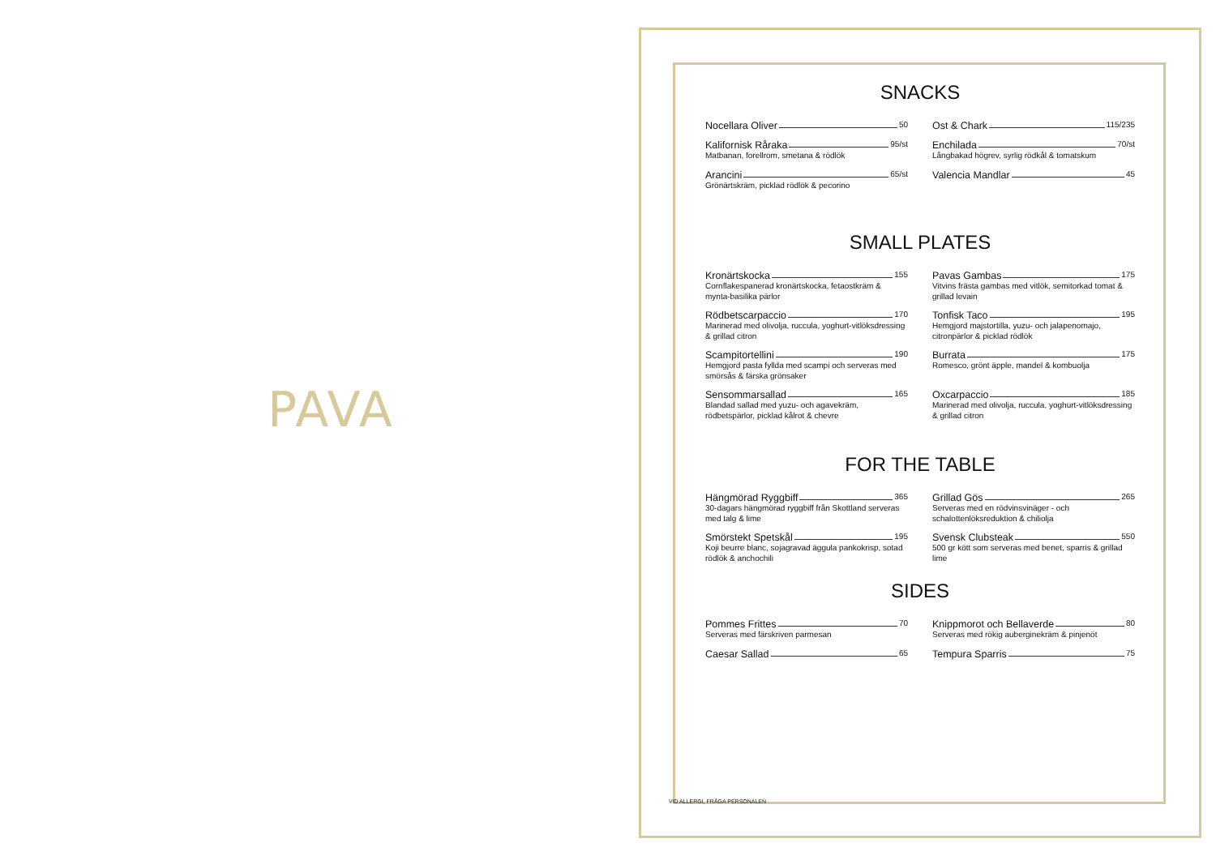PAVA
SNACKS
Nocellara Oliver 50
Ost & Chark 115/235
Kalifornisk Råraka 95/st
Matbanan, forellrom, smetana & rödlök
Enchilada 70/st
Långbakad högrev, syrlig rödkål & tomatskum
Arancini 65/st
Grönärtskräm, picklad rödlök & pecorino
Valencia Mandlar 45
SMALL PLATES
Kronärtskocka 155
Cornflakespanerad kronärtskocka, fetaostkräm & mynta-basilika pärlor
Pavas Gambas 175
Vitvins frästa gambas med vitlök, semitorkad tomat & grillad levain
Rödbetscarpaccio 170
Marinerad med olivolja, ruccula, yoghurt-vitlöksdressing & grillad citron
Tonfisk Taco 195
Hemgjord majstortilla, yuzu- och jalapenomajo, citronpärlor & picklad rödlök
Scampitortellini 190
Hemgjord pasta fyllda med scampi och serveras med smörsås & färska grönsaker
Burrata 175
Romesco, grönt äpple, mandel & kombuolja
Sensommarsallad 165
Blandad sallad med yuzu- och agavekräm, rödbetspärlor, picklad kålrot & chevre
Oxcarpaccio 185
Marinerad med olivolja, ruccula, yoghurt-vitlöksdressing & grillad citron
FOR THE TABLE
Hängmörad Ryggbiff 365
30-dagars hängmörad ryggbiff från Skottland serveras med talg & lime
Grillad Gös 265
Serveras med en rödvinsvinäger - och schalottenlöksreduktion & chiliolja
Smörstekt Spetskål 195
Koji beurre blanc, sojagravad äggula pankokrisp, sotad rödlök & anchochili
Svensk Clubsteak 550
500 gr kött som serveras med benet, sparris & grillad lime
SIDES
Pommes Frittes 70
Serveras med färskriven parmesan
Knippmorot och Bellaverde 80
Serveras med rökig auberginekräm & pinjenöt
Caesar Sallad 65
Tempura Sparris 75
VID ALLERGI, FRÅGA PERSONALEN